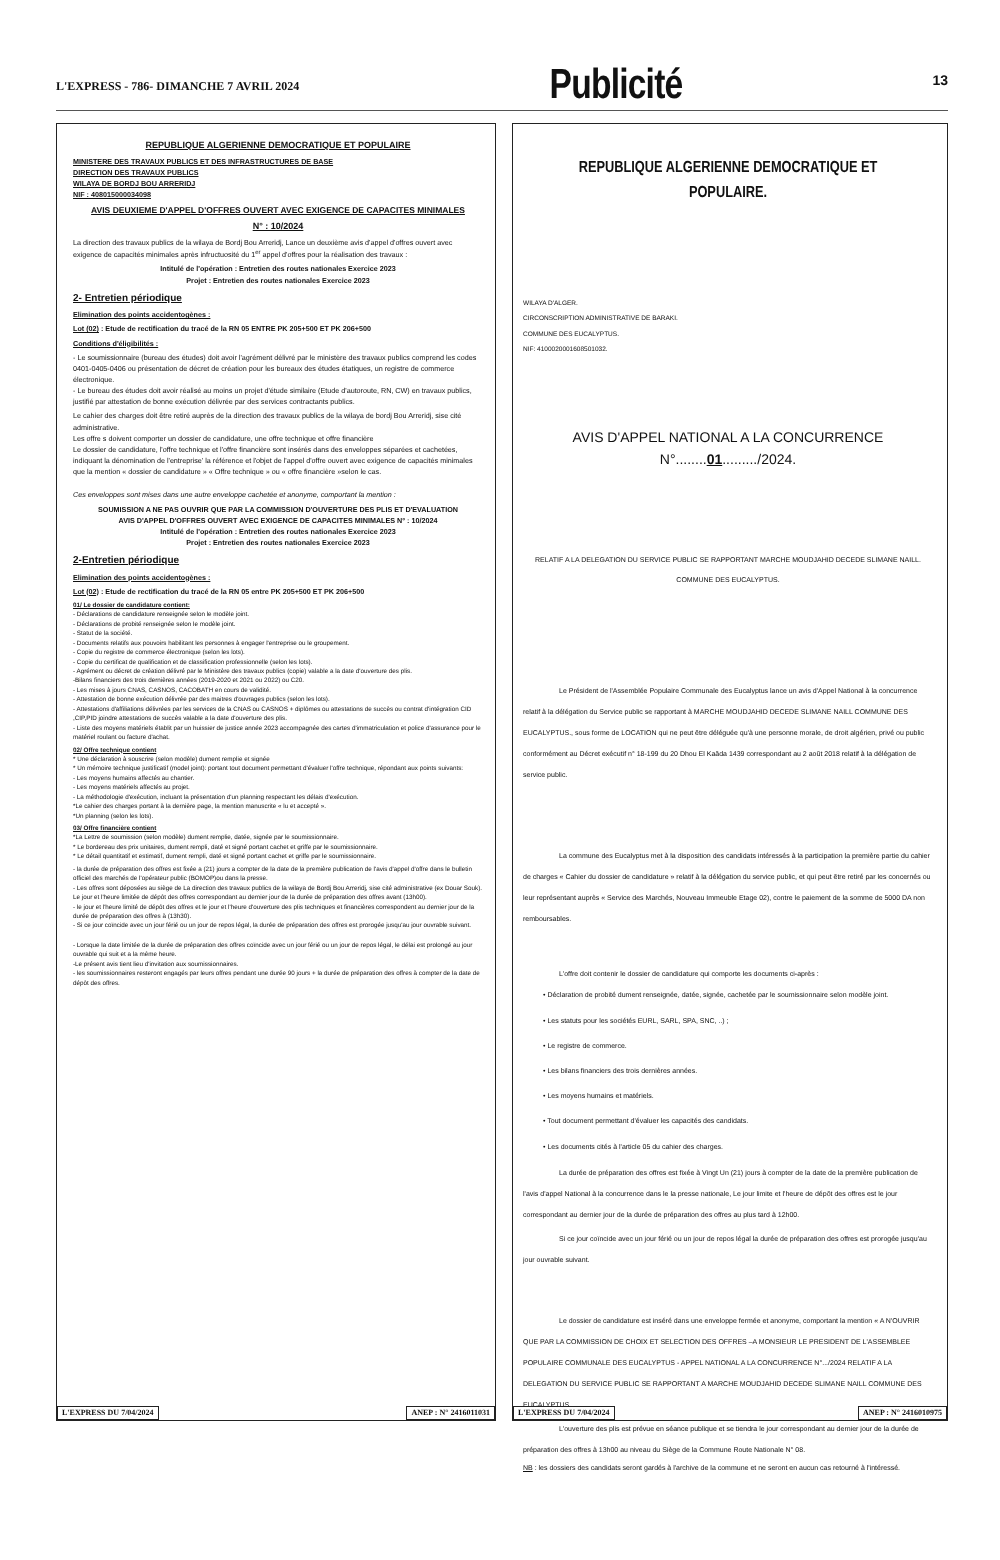L'EXPRESS - 786- DIMANCHE 7 AVRIL 2024
Publicité
13
REPUBLIQUE ALGERIENNE DEMOCRATIQUE ET POPULAIRE
MINISTERE DES TRAVAUX PUBLICS ET DES INFRASTRUCTURES DE BASE
DIRECTION DES TRAVAUX PUBLICS
WILAYA DE BORDJ BOU ARRERIDJ
NIF : 408015000034098
AVIS DEUXIEME D'APPEL D'OFFRES OUVERT AVEC EXIGENCE DE CAPACITES MINIMALES
N° : 10/2024
La direction des travaux publics de la wilaya de Bordj Bou Arreridj, Lance un deuxième avis d'appel d'offres ouvert avec exigence de capacités minimales après infructuosité du 1<sup>er</sup> appel d'offres pour la réalisation des travaux :
Intitulé de l'opération : Entretien des routes nationales Exercice 2023
Projet : Entretien des routes nationales Exercice 2023
2- Entretien périodique
Elimination des points accidentogènes :
Lot (02) : Etude de rectification du tracé de la RN 05 ENTRE PK 205+500 ET PK 206+500
Conditions d'éligibilités :
- Le soumissionnaire (bureau des études) doit avoir l'agrément délivré par le ministère des travaux publics comprend les codes 0401-0405-0406 ou présentation de décret de création pour les bureaux des études étatiques, un registre de commerce électronique.
- Le bureau des études doit avoir réalisé au moins un projet d'étude similaire (Etude d'autoroute, RN, CW) en travaux publics, justifié par attestation de bonne exécution délivrée par des services contractants publics.
Le cahier des charges doit être retiré auprès de la direction des travaux publics de la wilaya de bordj Bou Arreridj, sise cité administrative.
Les offre s doivent comporter un dossier de candidature, une offre technique et offre financière
Le dossier de candidature, l'offre technique et l'offre financière sont insérés dans des enveloppes séparées et cachetées, indiquant la dénomination de l'entreprise' la référence et l'objet de l'appel d'offre ouvert avec exigence de capacités minimales que la mention « dossier de candidature » « Offre technique » ou « offre financière »selon le cas.
Ces enveloppes sont mises dans une autre enveloppe cachetée et anonyme, comportant la mention :
SOUMISSION A NE PAS OUVRIR QUE PAR LA COMMISSION D'OUVERTURE DES PLIS ET D'EVALUATION
AVIS D'APPEL D'OFFRES OUVERT AVEC EXIGENCE DE CAPACITES MINIMALES N° : 10/2024
Intitulé de l'opération : Entretien des routes nationales Exercice 2023
Projet : Entretien des routes nationales Exercice 2023
2-Entretien périodique
Elimination des points accidentogènes :
Lot (02) : Etude de rectification du tracé de la RN 05 entre PK 205+500 ET PK 206+500
01/ Le dossier de candidature contient:
- Déclarations de candidature renseignée selon le modèle joint.
- Déclarations de probité renseignée selon le modèle joint.
- Statut de la société.
- Documents relatifs aux pouvoirs habilitant les personnes à engager l'entreprise ou le groupement.
- Copie du registre de commerce électronique (selon les lots).
- Copie du certificat de qualification et de classification professionnelle (selon les lots).
- Agrément ou décret de création délivré par le Ministère des travaux publics (copie) valable a la date d'ouverture des plis.
-Bilans financiers des trois dernières années (2019-2020 et 2021 ou 2022) ou C20.
- Les mises à jours CNAS, CASNOS, CACOBATH en cours de validité.
- Attestation de bonne exécution délivrée par des maitres d'ouvrages publics (selon les lots).
- Attestations d'affiliations délivrées par les services de la CNAS ou CASNOS + diplômes ou attestations de succès ou contrat d'intégration CID ,CIP,PID joindre attestations de succès valable a la date d'ouverture des plis.
- Liste des moyens matériels établit par un huissier de justice année 2023 accompagnée des cartes d'immatriculation et police d'assurance pour le matériel roulant ou facture d'achat.
02/ Offre technique contient
* Une déclaration à souscrire (selon modèle) dument remplie et signée
* Un mémoire technique justificatif (model joint): portant tout document permettant d'évaluer l'offre technique, répondant aux points suivants:
- Les moyens humains affectés au chantier.
- Les moyens matériels affectés au projet.
- La méthodologie d'exécution, incluant la présentation d'un planning respectant les délais d'exécution.
*Le cahier des charges portant à la dernière page, la mention manuscrite « lu et accepté ».
*Un planning (selon les lots).
03/ Offre financière contient
*La Lettre de soumission (selon modèle) dument remplie, datée, signée par le soumissionnaire.
* Le bordereau des prix unitaires, dument rempli, daté et signé portant cachet et griffe par le soumissionnaire.
* Le détail quantitatif et estimatif, dument rempli, daté et signé portant cachet et griffe par le soumissionnaire.
- la durée de préparation des offres est fixée a (21) jours a compter de la date de la première publication de l'avis d'appel d'offre dans le bulletin officiel des marchés de l'opérateur public (BOMOP)ou dans la presse.
- Les offres sont déposées au siège de La direction des travaux publics de la wilaya de Bordj Bou Arreridj, sise cité administrative (ex Douar Souk). Le jour et l'heure limitée de dépôt des offres correspondant au dernier jour de la durée de préparation des offres avant (13h00).
- le jour et l'heure limité de dépôt des offres et le jour et l'heure d'ouverture des plis techniques et financières correspondent au dernier jour de la durée de préparation des offres à (13h30).
- Si ce jour coïncide avec un jour férié ou un jour de repos légal, la durée de préparation des offres est prorogée jusqu'au jour ouvrable suivant.
- Lorsque la date limitée de la durée de préparation des offres coïncide avec un jour férié ou un jour de repos légal, le délai est prolongé au jour ouvrable qui suit et a la même heure.
-Le présent avis tient lieu d'invitation aux soumissionnaires.
- les soumissionnaires resteront engagés par leurs offres pendant une durée 90 jours + la durée de préparation des offres à compter de la date de dépôt des offres.
L'EXPRESS DU 7/04/2024 ANEP : N° 2416011031
REPUBLIQUE ALGERIENNE DEMOCRATIQUE ET POPULAIRE.
WILAYA D'ALGER.
CIRCONSCRIPTION ADMINISTRATIVE DE BARAKI.
COMMUNE DES EUCALYPTUS.
NIF: 410002000160850103​2.
AVIS D'APPEL NATIONAL A LA CONCURRENCE N°........01........./2024.
RELATIF A LA DELEGATION DU SERVICE PUBLIC SE RAPPORTANT MARCHE MOUDJAHID DECEDE SLIMANE NAILL.
COMMUNE DES EUCALYPTUS.
Le Président de l'Assemblée Populaire Communale des Eucalyptus lance un avis d'Appel National à la concurrence relatif à la délégation du Service public se rapportant à MARCHE MOUDJAHID DECEDE SLIMANE NAILL COMMUNE DES EUCALYPTUS., sous forme de LOCATION qui ne peut être déléguée qu'à une personne morale, de droit algérien, privé ou public conformément au Décret exécutif n° 18-199 du 20 Dhou El Kaâda 1439 correspondant au 2 août 2018 relatif à la délégation de service public.
La commune des Eucalyptus met à la disposition des candidats intéressés à la participation la première partie du cahier de charges « Cahier du dossier de candidature » relatif à la délégation du service public, et qui peut être retiré par les concernés ou leur représentant auprès « Service des Marchés, Nouveau Immeuble Etage 02), contre le paiement de la somme de 5000 DA non remboursables.
L'offre doit contenir le dossier de candidature qui comporte les documents ci-après :
• Déclaration de probité dument renseignée, datée, signée, cachetée par le soumissionnaire selon modèle joint.
• Les statuts pour les sociétés EURL, SARL, SPA, SNC, ..) ;
• Le registre de commerce.
• Les bilans financiers des trois dernières années.
• Les moyens humains et matériels.
• Tout document permettant d'évaluer les capacités des candidats.
• Les documents cités à l'article 05 du cahier des charges.
La durée de préparation des offres est fixée à Vingt Un (21) jours à compter de la date de la première publication de l'avis d'appel National à la concurrence dans le la presse nationale, Le jour limite et l'heure de dépôt des offres est le jour correspondant au dernier jour de la durée de préparation des offres au plus tard à 12h00.
Si ce jour coïncide avec un jour férié ou un jour de repos légal la durée de préparation des offres est prorogée jusqu'au jour ouvrable suivant.
Le dossier de candidature est inséré dans une enveloppe fermée et anonyme, comportant la mention « A N'OUVRIR QUE PAR LA COMMISSION DE CHOIX ET SELECTION DES OFFRES –A MONSIEUR LE PRESIDENT DE L'ASSEMBLEE POPULAIRE COMMUNALE DES EUCALYPTUS - APPEL NATIONAL A LA CONCURRENCE N°.../2024 RELATIF A LA DELEGATION DU SERVICE PUBLIC SE RAPPORTANT A MARCHE MOUDJAHID DECEDE SLIMANE NAILL COMMUNE DES EUCALYPTUS.
L'ouverture des plis est prévue en séance publique et se tiendra le jour correspondant au dernier jour de la durée de préparation des offres à 13h00 au niveau du Siège de la Commune Route Nationale N° 08.
NB : les dossiers des candidats seront gardés à l'archive de la commune et ne seront en aucun cas retourné à l'intéressé.
L'EXPRESS DU 7/04/2024 ANEP : N° 2416010975